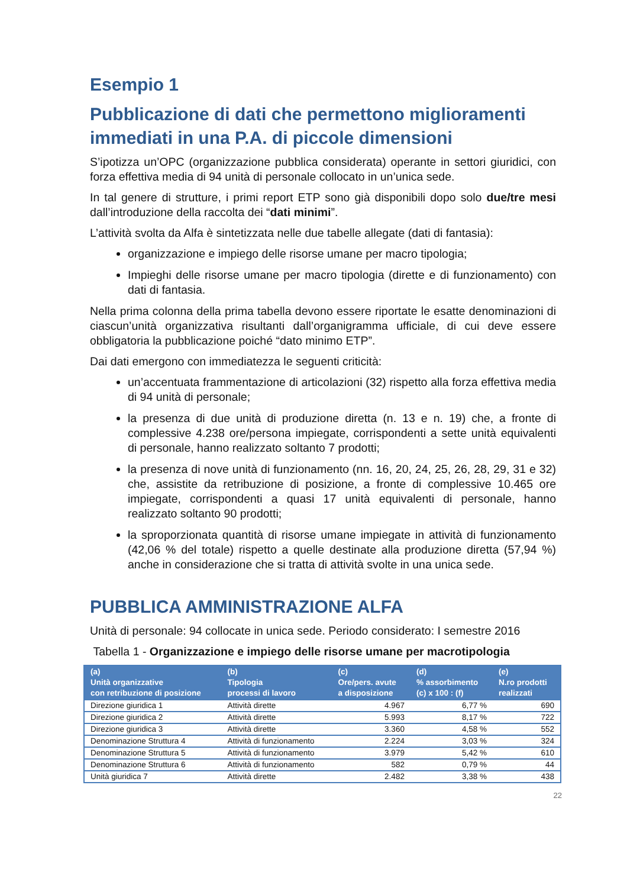Esempio 1
Pubblicazione di dati che permettono miglioramenti immediati in una P.A. di piccole dimensioni
S’ipotizza un’OPC (organizzazione pubblica considerata) operante in settori giuridici, con forza effettiva media di 94 unità di personale collocato in un’unica sede.
In tal genere di strutture, i primi report ETP sono già disponibili dopo solo due/tre mesi dall’introduzione della raccolta dei “dati minimi”.
L’attività svolta da Alfa è sintetizzata nelle due tabelle allegate (dati di fantasia):
organizzazione e impiego delle risorse umane per macro tipologia;
Impieghi delle risorse umane per macro tipologia (dirette e di funzionamento) con dati di fantasia.
Nella prima colonna della prima tabella devono essere riportate le esatte denominazioni di ciascun’unità organizzativa risultanti dall’organigramma ufficiale, di cui deve essere obbligatoria la pubblicazione poiché “dato minimo ETP”.
Dai dati emergono con immediatezza le seguenti criticità:
un’accentuata frammentazione di articolazioni (32) rispetto alla forza effettiva media di 94 unità di personale;
la presenza di due unità di produzione diretta (n. 13 e n. 19) che, a fronte di complessive 4.238 ore/persona impiegate, corrispondenti a sette unità equivalenti di personale, hanno realizzato soltanto 7 prodotti;
la presenza di nove unità di funzionamento (nn. 16, 20, 24, 25, 26, 28, 29, 31 e 32) che, assistite da retribuzione di posizione, a fronte di complessive 10.465 ore impiegate, corrispondenti a quasi 17 unità equivalenti di personale, hanno realizzato soltanto 90 prodotti;
la sproporzionata quantità di risorse umane impiegate in attività di funzionamento (42,06 % del totale) rispetto a quelle destinate alla produzione diretta (57,94 %) anche in considerazione che si tratta di attività svolte in una unica sede.
PUBBLICA AMMINISTRAZIONE ALFA
Unità di personale: 94 collocate in unica sede. Periodo considerato: I semestre 2016
Tabella 1 - Organizzazione e impiego delle risorse umane per macrotipologia
| (a) Unità organizzative con retribuzione di posizione | (b) Tipologia processi di lavoro | (c) Ore/pers. avute a disposizione | (d) % assorbimento (c) x 100 : (f) | (e) N.ro prodotti realizzati |
| --- | --- | --- | --- | --- |
| Direzione giuridica 1 | Attività dirette | 4.967 | 6,77 % | 690 |
| Direzione giuridica 2 | Attività dirette | 5.993 | 8,17 % | 722 |
| Direzione giuridica 3 | Attività dirette | 3.360 | 4,58 % | 552 |
| Denominazione Struttura 4 | Attività di funzionamento | 2.224 | 3,03 % | 324 |
| Denominazione Struttura 5 | Attività di funzionamento | 3.979 | 5,42 % | 610 |
| Denominazione Struttura 6 | Attività di funzionamento | 582 | 0,79 % | 44 |
| Unità giuridica 7 | Attività dirette | 2.482 | 3,38 % | 438 |
22